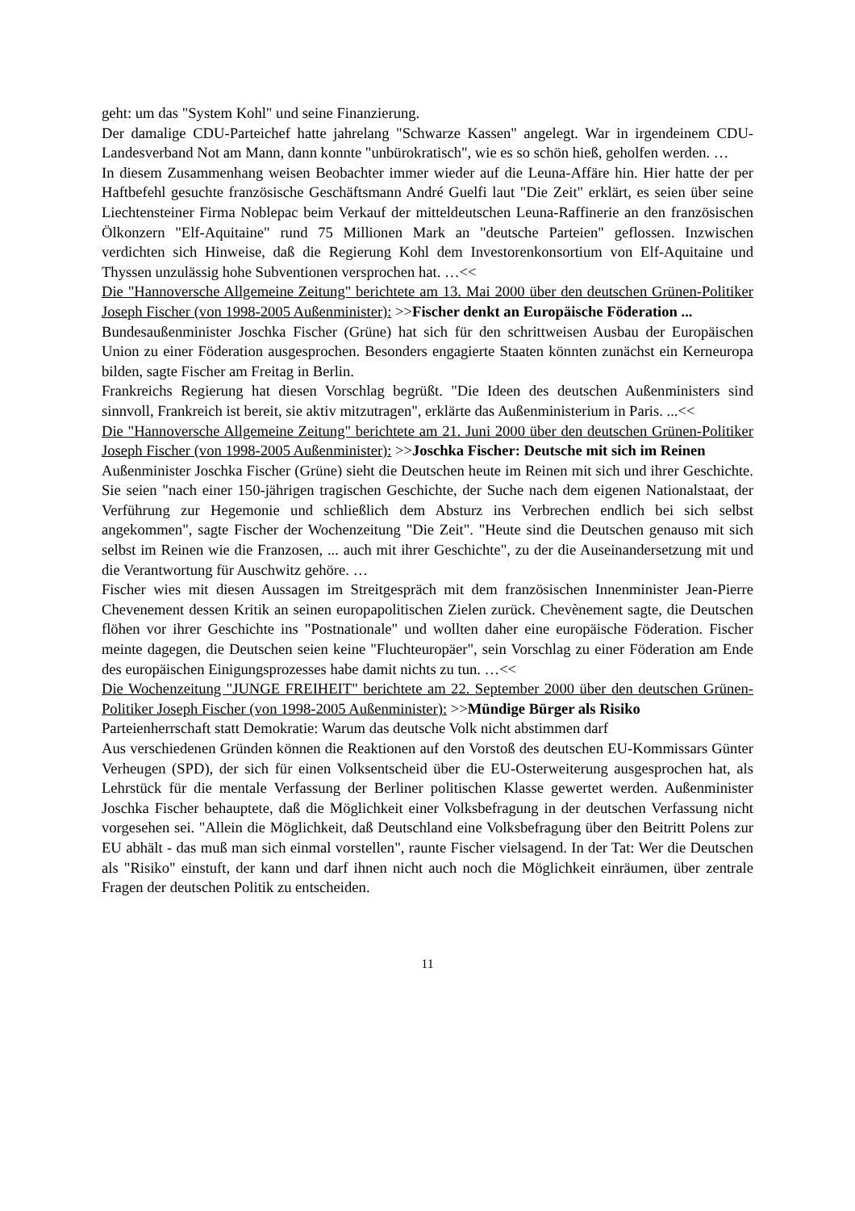geht: um das "System Kohl" und seine Finanzierung.
Der damalige CDU-Parteichef hatte jahrelang "Schwarze Kassen" angelegt. War in irgendeinem CDU-Landesverband Not am Mann, dann konnte "unbürokratisch", wie es so schön hieß, geholfen werden. …
In diesem Zusammenhang weisen Beobachter immer wieder auf die Leuna-Affäre hin. Hier hatte der per Haftbefehl gesuchte französische Geschäftsmann André Guelfi laut "Die Zeit" erklärt, es seien über seine Liechtensteiner Firma Noblepac beim Verkauf der mitteldeutschen Leuna-Raffinerie an den französischen Ölkonzern "Elf-Aquitaine" rund 75 Millionen Mark an "deutsche Parteien" geflossen. Inzwischen verdichten sich Hinweise, daß die Regierung Kohl dem Investorenkonsortium von Elf-Aquitaine und Thyssen unzulässig hohe Subventionen versprochen hat. …<<
Die "Hannoversche Allgemeine Zeitung" berichtete am 13. Mai 2000 über den deutschen Grünen-Politiker Joseph Fischer (von 1998-2005 Außenminister): >>Fischer denkt an Europäische Föderation ...
Bundesaußenminister Joschka Fischer (Grüne) hat sich für den schrittweisen Ausbau der Europäischen Union zu einer Föderation ausgesprochen. Besonders engagierte Staaten könnten zunächst ein Kerneuropa bilden, sagte Fischer am Freitag in Berlin.
Frankreichs Regierung hat diesen Vorschlag begrüßt. "Die Ideen des deutschen Außenministers sind sinnvoll, Frankreich ist bereit, sie aktiv mitzutragen", erklärte das Außenministerium in Paris. ...<<
Die "Hannoversche Allgemeine Zeitung" berichtete am 21. Juni 2000 über den deutschen Grünen-Politiker Joseph Fischer (von 1998-2005 Außenminister): >>Joschka Fischer: Deutsche mit sich im Reinen
Außenminister Joschka Fischer (Grüne) sieht die Deutschen heute im Reinen mit sich und ihrer Geschichte. Sie seien "nach einer 150-jährigen tragischen Geschichte, der Suche nach dem eigenen Nationalstaat, der Verführung zur Hegemonie und schließlich dem Absturz ins Verbrechen endlich bei sich selbst angekommen", sagte Fischer der Wochenzeitung "Die Zeit". "Heute sind die Deutschen genauso mit sich selbst im Reinen wie die Franzosen, ... auch mit ihrer Geschichte", zu der die Auseinandersetzung mit und die Verantwortung für Auschwitz gehöre. …
Fischer wies mit diesen Aussagen im Streitgespräch mit dem französischen Innenminister Jean-Pierre Chevenement dessen Kritik an seinen europapolitischen Zielen zurück. Chevènement sagte, die Deutschen flöhen vor ihrer Geschichte ins "Postnationale" und wollten daher eine europäische Föderation. Fischer meinte dagegen, die Deutschen seien keine "Fluchteuropäer", sein Vorschlag zu einer Föderation am Ende des europäischen Einigungsprozesses habe damit nichts zu tun. …<<
Die Wochenzeitung "JUNGE FREIHEIT" berichtete am 22. September 2000 über den deutschen Grünen-Politiker Joseph Fischer (von 1998-2005 Außenminister): >>Mündige Bürger als Risiko
Parteienherrschaft statt Demokratie: Warum das deutsche Volk nicht abstimmen darf
Aus verschiedenen Gründen können die Reaktionen auf den Vorstoß des deutschen EU-Kommissars Günter Verheugen (SPD), der sich für einen Volksentscheid über die EU-Osterweiterung ausgesprochen hat, als Lehrstück für die mentale Verfassung der Berliner politischen Klasse gewertet werden. Außenminister Joschka Fischer behauptete, daß die Möglichkeit einer Volksbefragung in der deutschen Verfassung nicht vorgesehen sei. "Allein die Möglichkeit, daß Deutschland eine Volksbefragung über den Beitritt Polens zur EU abhält - das muß man sich einmal vorstellen", raunte Fischer vielsagend. In der Tat: Wer die Deutschen als "Risiko" einstuft, der kann und darf ihnen nicht auch noch die Möglichkeit einräumen, über zentrale Fragen der deutschen Politik zu entscheiden.
11